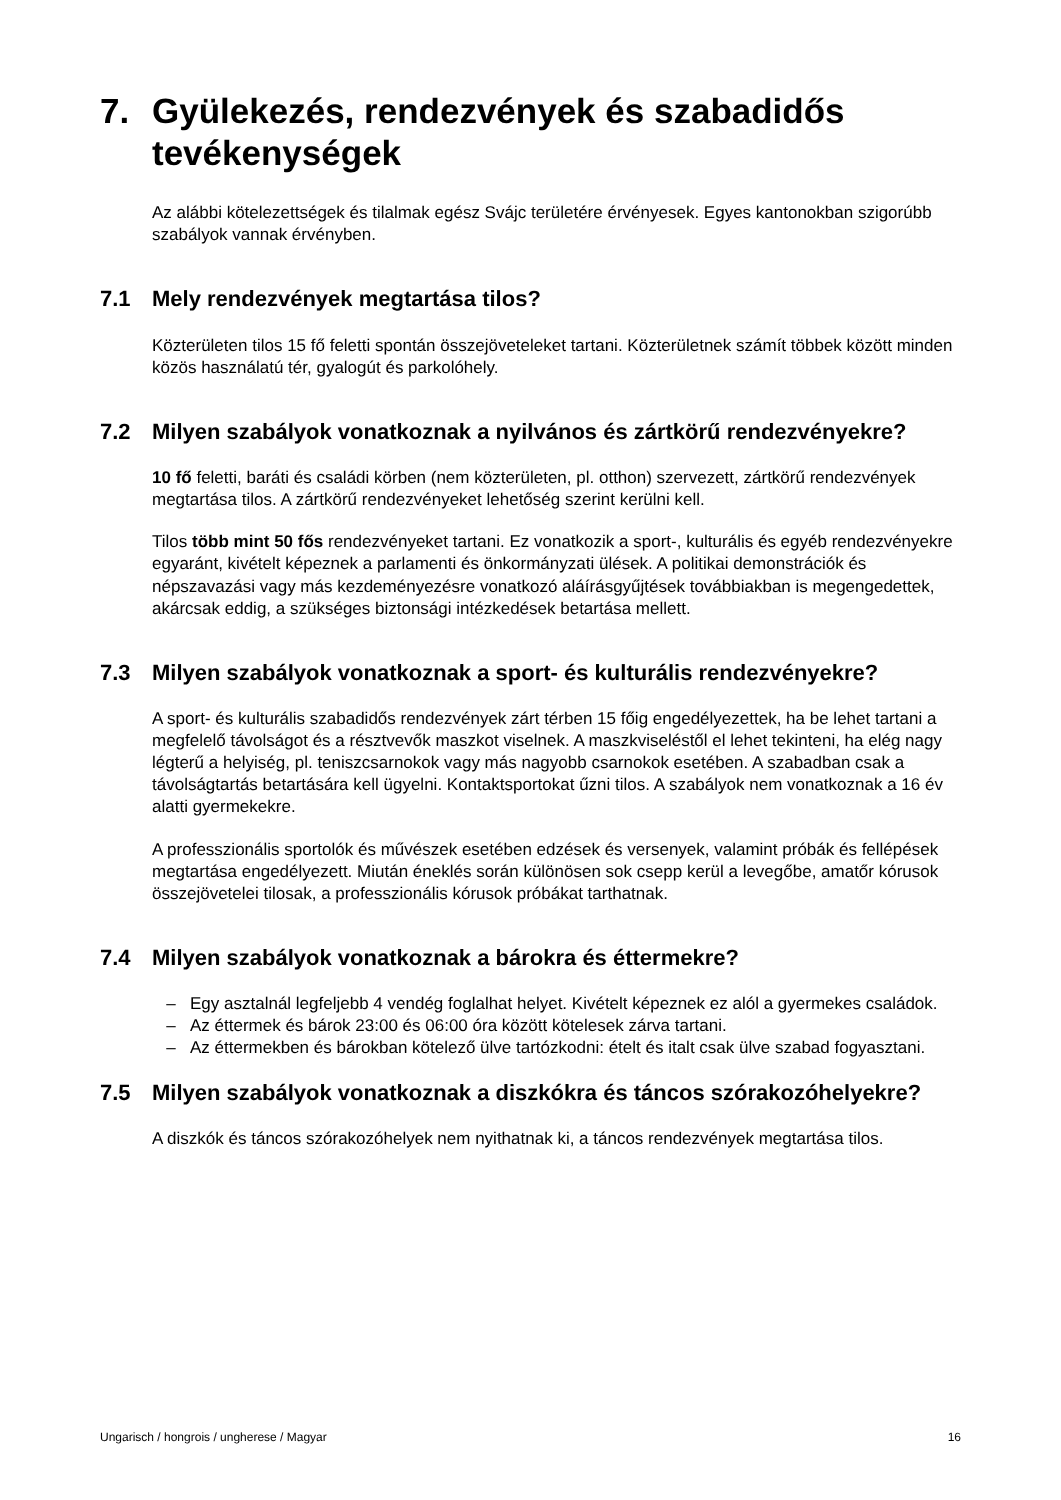7. Gyülekezés, rendezvények és szabadidős tevékenységek
Az alábbi kötelezettségek és tilalmak egész Svájc területére érvényesek. Egyes kantonokban szigorúbb szabályok vannak érvényben.
7.1 Mely rendezvények megtartása tilos?
Közterületen tilos 15 fő feletti spontán összejöveteleket tartani. Közterületnek számít többek között minden közös használatú tér, gyalogút és parkolóhely.
7.2 Milyen szabályok vonatkoznak a nyilvános és zártkörű rendezvényekre?
10 fő feletti, baráti és családi körben (nem közterületen, pl. otthon) szervezett, zártkörű rendezvények megtartása tilos. A zártkörű rendezvényeket lehetőség szerint kerülni kell.
Tilos több mint 50 fős rendezvényeket tartani. Ez vonatkozik a sport-, kulturális és egyéb rendezvényekre egyaránt, kivételt képeznek a parlamenti és önkormányzati ülések. A politikai demonstrációk és népszavazási vagy más kezdeményezésre vonatkozó aláírásgyűjtések továbbiakban is megengedettek, akárcsak eddig, a szükséges biztonsági intézkedések betartása mellett.
7.3 Milyen szabályok vonatkoznak a sport- és kulturális rendezvényekre?
A sport- és kulturális szabadidős rendezvények zárt térben 15 főig engedélyezettek, ha be lehet tartani a megfelelő távolságot és a résztvevők maszkot viselnek. A maszkviseléstől el lehet tekinteni, ha elég nagy légterű a helyiség, pl. teniszcsarnokok vagy más nagyobb csarnokok esetében. A szabadban csak a távolságtartás betartására kell ügyelni. Kontaktsportokat űzni tilos. A szabályok nem vonatkoznak a 16 év alatti gyermekekre.
A professzionális sportolók és művészek esetében edzések és versenyek, valamint próbák és fellépések megtartása engedélyezett. Miután éneklés során különösen sok csepp kerül a levegőbe, amatőr kórusok összejövetelei tilosak, a professzionális kórusok próbákat tarthatnak.
7.4 Milyen szabályok vonatkoznak a bárokra és éttermekre?
– Egy asztalnál legfeljebb 4 vendég foglalhat helyet. Kivételt képeznek ez alól a gyermekes családok.
– Az éttermek és bárok 23:00 és 06:00 óra között kötelesek zárva tartani.
– Az éttermekben és bárokban kötelező ülve tartózkodni: ételt és italt csak ülve szabad fogyasztani.
7.5 Milyen szabályok vonatkoznak a diszkókra és táncos szórakozóhelyekre?
A diszkók és táncos szórakozóhelyek nem nyithatnak ki, a táncos rendezvények megtartása tilos.
Ungarisch / hongrois / ungherese / Magyar 16